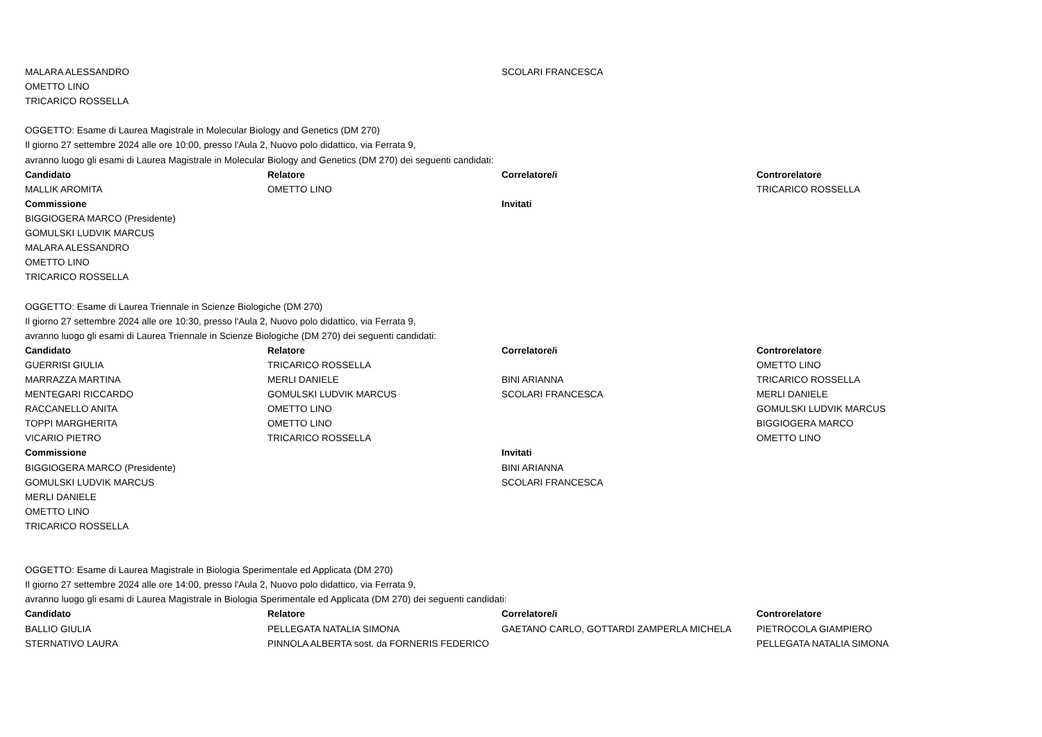| MALARA ALESSANDRO | | SCOLARI FRANCESCA | |
| OMETTO LINO | | | |
| TRICARICO ROSSELLA | | | |
| OGGETTO: Esame di Laurea Magistrale in Molecular Biology and Genetics (DM 270) | | | |
| Il giorno 27 settembre 2024 alle ore 10:00, presso l'Aula 2, Nuovo polo didattico, via Ferrata 9, | | | |
| avranno luogo gli esami di Laurea Magistrale in Molecular Biology and Genetics (DM 270) dei seguenti candidati: | | | |
| Candidato | Relatore | Correlatore/i | Controrelatore |
| MALLIK AROMITA | OMETTO LINO | | TRICARICO ROSSELLA |
| Commissione | | Invitati | |
| BIGGIOGERA MARCO (Presidente) | | | |
| GOMULSKI LUDVIK MARCUS | | | |
| MALARA ALESSANDRO | | | |
| OMETTO LINO | | | |
| TRICARICO ROSSELLA | | | |
| OGGETTO: Esame di Laurea Triennale in Scienze Biologiche (DM 270) | | | |
| Il giorno 27 settembre 2024 alle ore 10:30, presso l'Aula 2, Nuovo polo didattico, via Ferrata 9, | | | |
| avranno luogo gli esami di Laurea Triennale in Scienze Biologiche (DM 270) dei seguenti candidati: | | | |
| Candidato | Relatore | Correlatore/i | Controrelatore |
| GUERRISI GIULIA | TRICARICO ROSSELLA | | OMETTO LINO |
| MARRAZZA MARTINA | MERLI DANIELE | BINI ARIANNA | TRICARICO ROSSELLA |
| MENTEGARI RICCARDO | GOMULSKI LUDVIK MARCUS | SCOLARI FRANCESCA | MERLI DANIELE |
| RACCANELLO ANITA | OMETTO LINO | | GOMULSKI LUDVIK MARCUS |
| TOPPI MARGHERITA | OMETTO LINO | | BIGGIOGERA MARCO |
| VICARIO PIETRO | TRICARICO ROSSELLA | | OMETTO LINO |
| Commissione | | Invitati | |
| BIGGIOGERA MARCO (Presidente) | | BINI ARIANNA | |
| GOMULSKI LUDVIK MARCUS | | SCOLARI FRANCESCA | |
| MERLI DANIELE | | | |
| OMETTO LINO | | | |
| TRICARICO ROSSELLA | | | |
| OGGETTO: Esame di Laurea Magistrale in Biologia Sperimentale ed Applicata (DM 270) | | | |
| Il giorno 27 settembre 2024 alle ore 14:00, presso l'Aula 2, Nuovo polo didattico, via Ferrata 9, | | | |
| avranno luogo gli esami di Laurea Magistrale in Biologia Sperimentale ed Applicata (DM 270) dei seguenti candidati: | | | |
| Candidato | Relatore | Correlatore/i | Controrelatore |
| BALLIO GIULIA | PELLEGATA NATALIA SIMONA | GAETANO CARLO, GOTTARDI ZAMPERLA MICHELA | PIETROCOLA GIAMPIERO |
| STERNATIVO LAURA | PINNOLA ALBERTA sost. da FORNERIS FEDERICO | | PELLEGATA NATALIA SIMONA |